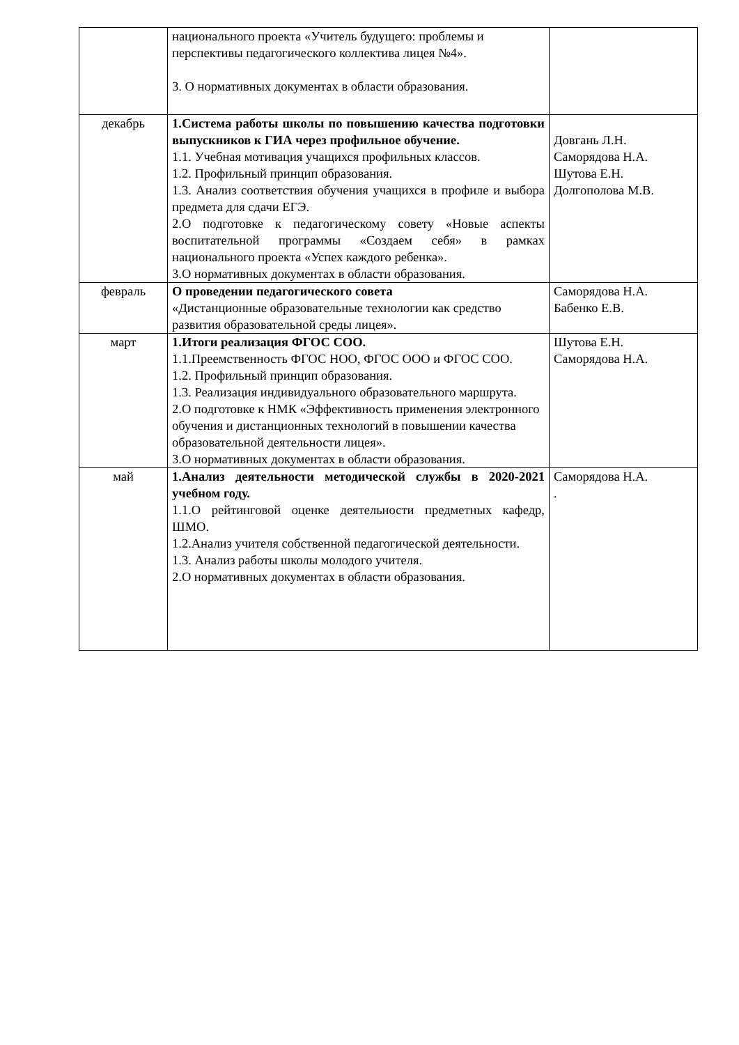| | национального проекта «Учитель будущего: проблемы и перспективы педагогического коллектива лицея №4». 3. О нормативных документах в области образования. | |
| декабрь | 1.Система работы школы по повышению качества подготовки выпускников к ГИА через профильное обучение. 1.1. Учебная мотивация учащихся профильных классов. 1.2. Профильный принцип образования. 1.3. Анализ соответствия обучения учащихся в профиле и выбора предмета для сдачи ЕГЭ. 2.О подготовке к педагогическому совету «Новые аспекты воспитательной программы «Создаем себя» в рамках национального проекта «Успех каждого ребенка». 3.О нормативных документах в области образования. | Довгань Л.Н. Саморядова Н.А. Шутова Е.Н. Долгополова М.В. |
| февраль | О проведении педагогического совета «Дистанционные образовательные технологии как средство развития образовательной среды лицея». | Саморядова Н.А. Бабенко Е.В. |
| март | 1.Итоги реализация ФГОС СОО. 1.1.Преемственность ФГОС НОО, ФГОС ООО и ФГОС СОО. 1.2. Профильный принцип образования. 1.3. Реализация индивидуального образовательного маршрута. 2.О подготовке к НМК «Эффективность применения электронного обучения и дистанционных технологий в повышении качества образовательной деятельности лицея». 3.О нормативных документах в области образования. | Шутова Е.Н. Саморядова Н.А. |
| май | 1.Анализ деятельности методической службы в 2020-2021 учебном году. 1.1.О рейтинговой оценке деятельности предметных кафедр, ШМО. 1.2.Анализ учителя собственной педагогической деятельности. 1.3. Анализ работы школы молодого учителя. 2.О нормативных документах в области образования. | Саморядова Н.А. . |